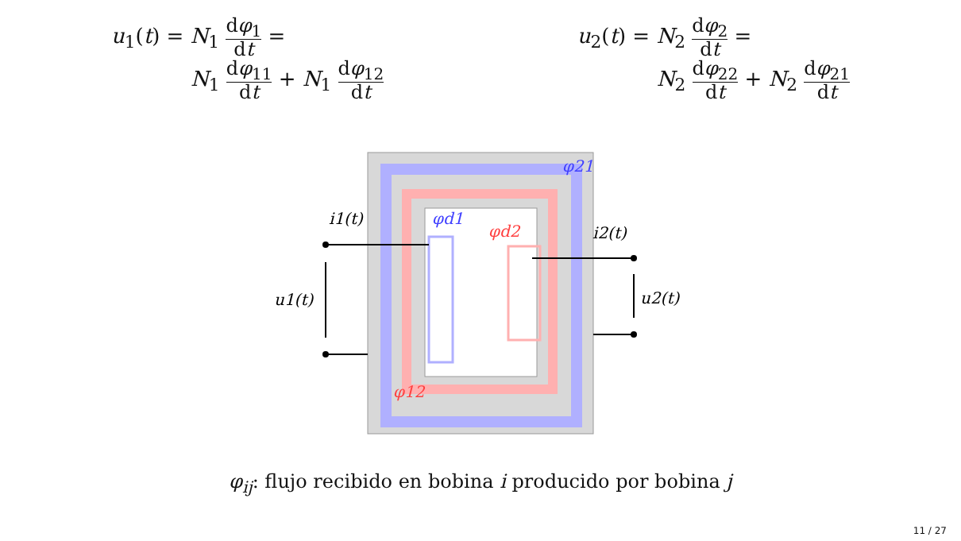u<sub>1</sub>(t) = N<sub>1</sub> dφ<sub>1</sub> dt =
N<sub>1</sub> dφ<sub>11</sub> dt + N<sub>1</sub> dφ<sub>12</sub> dt
u<sub>2</sub>(t) = N<sub>2</sub> dφ<sub>2</sub> dt =
N<sub>2</sub> dφ<sub>22</sub> dt + N<sub>2</sub> dφ<sub>21</sub> dt
φ21
φd1
φd2
φ12
i1(t)
i2(t)
u1(t)
u2(t)
φ<sub>ij</sub>: flujo recibido en bobina i producido por bobina j
11 / 27